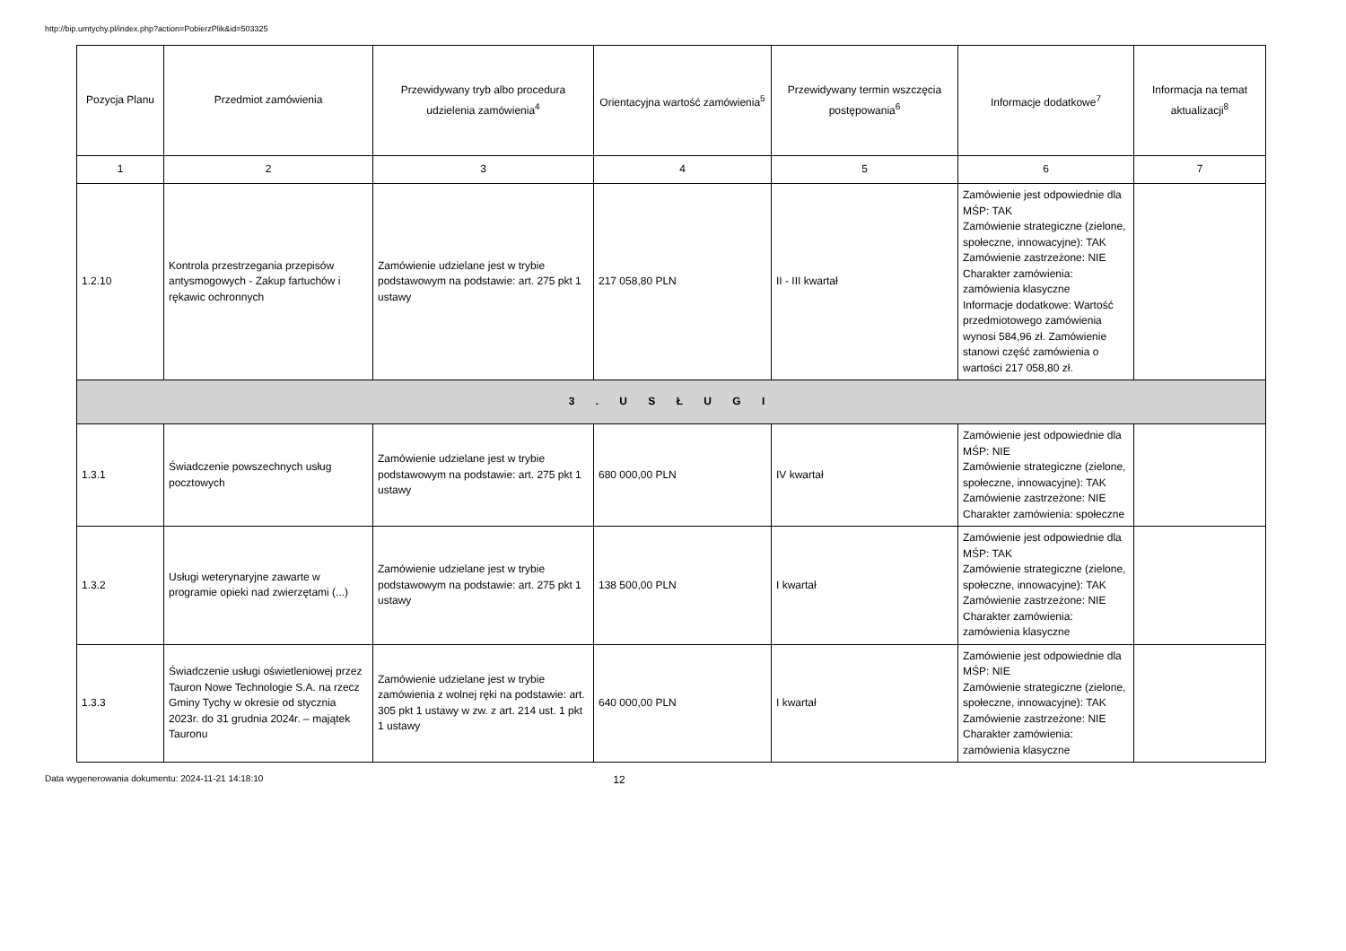http://bip.umtychy.pl/index.php?action=PobierzPlik&id=503325
| Pozycja Planu | Przedmiot zamówienia | Przewidywany tryb albo procedura udzielenia zamówienia<sup>4</sup> | Orientacyjna wartość zamówienia<sup>5</sup> | Przewidywany termin wszczęcia postępowania<sup>6</sup> | Informacje dodatkowe<sup>7</sup> | Informacja na temat aktualizacji<sup>8</sup> |
| --- | --- | --- | --- | --- | --- | --- |
| 1 | 2 | 3 | 4 | 5 | 6 | 7 |
| 1.2.10 | Kontrola przestrzegania przepisów antysmogowych - Zakup fartuchów i rękawic ochronnych | Zamówienie udzielane jest w trybie podstawowym na podstawie: art. 275 pkt 1 ustawy | 217 058,80 PLN | II - III kwartał | Zamówienie jest odpowiednie dla MŚP: TAK Zamówienie strategiczne (zielone, społeczne, innowacyjne): TAK Zamówienie zastrzeżone: NIE Charakter zamówienia: zamówienia klasyczne Informacje dodatkowe: Wartość przedmiotowego zamówienia wynosi 584,96 zł. Zamówienie stanowi część zamówienia o wartości 217 058,80 zł. | |
| 3 . U S Ł U G I | | | | | | |
| 1.3.1 | Świadczenie powszechnych usług pocztowych | Zamówienie udzielane jest w trybie podstawowym na podstawie: art. 275 pkt 1 ustawy | 680 000,00 PLN | IV kwartał | Zamówienie jest odpowiednie dla MŚP: NIE Zamówienie strategiczne (zielone, społeczne, innowacyjne): TAK Zamówienie zastrzeżone: NIE Charakter zamówienia: społeczne | |
| 1.3.2 | Usługi weterynaryjne zawarte w programie opieki nad zwierzętami (...) | Zamówienie udzielane jest w trybie podstawowym na podstawie: art. 275 pkt 1 ustawy | 138 500,00 PLN | I kwartał | Zamówienie jest odpowiednie dla MŚP: TAK Zamówienie strategiczne (zielone, społeczne, innowacyjne): TAK Zamówienie zastrzeżone: NIE Charakter zamówienia: zamówienia klasyczne | |
| 1.3.3 | Świadczenie usługi oświetleniowej przez Tauron Nowe Technologie S.A. na rzecz Gminy Tychy w okresie od stycznia 2023r. do 31 grudnia 2024r. – majątek Tauronu | Zamówienie udzielane jest w trybie zamówienia z wolnej ręki na podstawie: art. 305 pkt 1 ustawy w zw. z art. 214 ust. 1 pkt 1 ustawy | 640 000,00 PLN | I kwartał | Zamówienie jest odpowiednie dla MŚP: NIE Zamówienie strategiczne (zielone, społeczne, innowacyjne): TAK Zamówienie zastrzeżone: NIE Charakter zamówienia: zamówienia klasyczne | |
Data wygenerowania dokumentu: 2024-11-21 14:18:10 12